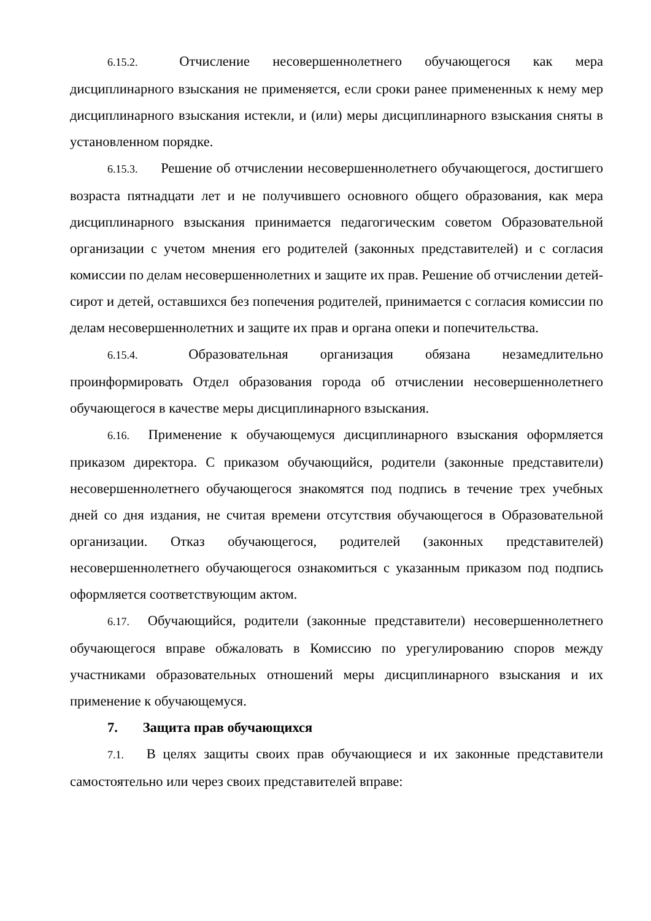6.15.2. Отчисление несовершеннолетнего обучающегося как мера дисциплинарного взыскания не применяется, если сроки ранее примененных к нему мер дисциплинарного взыскания истекли, и (или) меры дисциплинарного взыскания сняты в установленном порядке.
6.15.3. Решение об отчислении несовершеннолетнего обучающегося, достигшего возраста пятнадцати лет и не получившего основного общего образования, как мера дисциплинарного взыскания принимается педагогическим советом Образовательной организации с учетом мнения его родителей (законных представителей) и с согласия комиссии по делам несовершеннолетних и защите их прав. Решение об отчислении детей-сирот и детей, оставшихся без попечения родителей, принимается с согласия комиссии по делам несовершеннолетних и защите их прав и органа опеки и попечительства.
6.15.4. Образовательная организация обязана незамедлительно проинформировать Отдел образования города об отчислении несовершеннолетнего обучающегося в качестве меры дисциплинарного взыскания.
6.16. Применение к обучающемуся дисциплинарного взыскания оформляется приказом директора. С приказом обучающийся, родители (законные представители) несовершеннолетнего обучающегося знакомятся под подпись в течение трех учебных дней со дня издания, не считая времени отсутствия обучающегося в Образовательной организации. Отказ обучающегося, родителей (законных представителей) несовершеннолетнего обучающегося ознакомиться с указанным приказом под подпись оформляется соответствующим актом.
6.17. Обучающийся, родители (законные представители) несовершеннолетнего обучающегося вправе обжаловать в Комиссию по урегулированию споров между участниками образовательных отношений меры дисциплинарного взыскания и их применение к обучающемуся.
7. Защита прав обучающихся
7.1. В целях защиты своих прав обучающиеся и их законные представители самостоятельно или через своих представителей вправе: